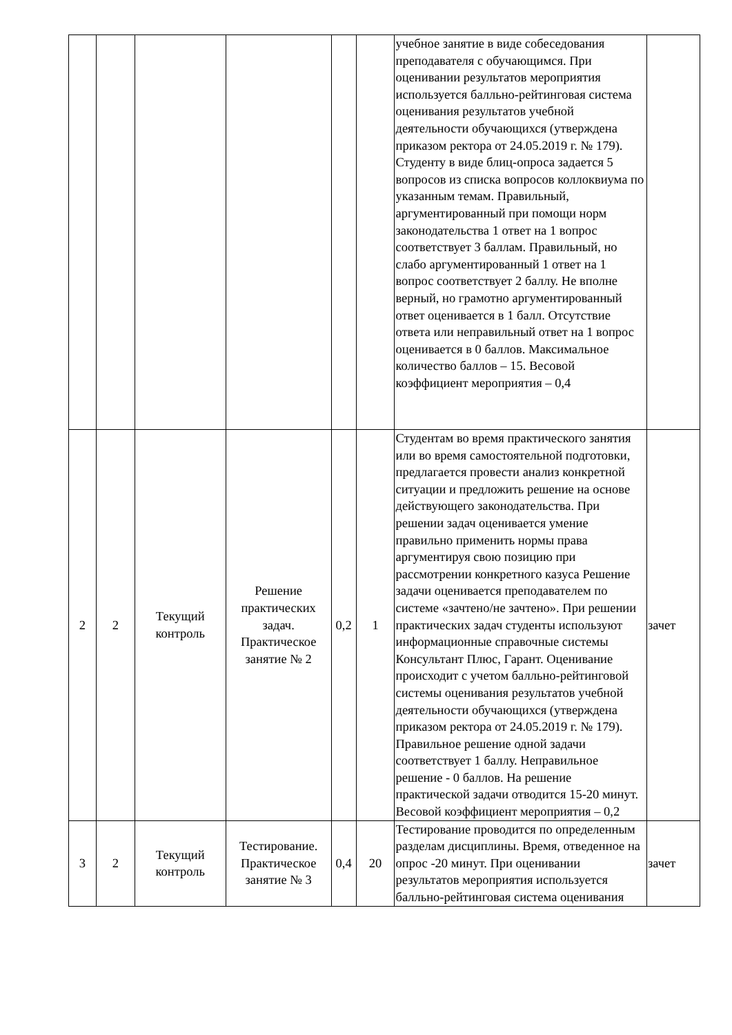| | | | | | | учебное занятие в виде собеседования преподавателя с обучающимся. При оценивании результатов мероприятия используется балльно-рейтинговая система оценивания результатов учебной деятельности обучающихся (утверждена приказом ректора от 24.05.2019 г. № 179). Студенту в виде блиц-опроса задается 5 вопросов из списка вопросов коллоквиума по указанным темам. Правильный, аргументированный при помощи норм законодательства 1 ответ на 1 вопрос соответствует 3 баллам. Правильный, но слабо аргументированный 1 ответ на 1 вопрос соответствует 2 баллу. Не вполне верный, но грамотно аргументированный ответ оценивается в 1 балл. Отсутствие ответа или неправильный ответ на 1 вопрос оценивается в 0 баллов. Максимальное количество баллов – 15. Весовой коэффициент мероприятия – 0,4 | |
| 2 | 2 | Текущий контроль | Решение практических задач. Практическое занятие № 2 | 0,2 | 1 | Студентам во время практического занятия или во время самостоятельной подготовки, предлагается провести анализ конкретной ситуации и предложить решение на основе действующего законодательства. При решении задач оценивается умение правильно применить нормы права аргументируя свою позицию при рассмотрении конкретного казуса Решение задачи оценивается преподавателем по системе «зачтено/не зачтено». При решении практических задач студенты используют информационные справочные системы Консультант Плюс, Гарант. Оценивание происходит с учетом балльно-рейтинговой системы оценивания результатов учебной деятельности обучающихся (утверждена приказом ректора от 24.05.2019 г. № 179). Правильное решение одной задачи соответствует 1 баллу. Неправильное решение - 0 баллов. На решение практической задачи отводится 15-20 минут. Весовой коэффициент мероприятия – 0,2 | зачет |
| 3 | 2 | Текущий контроль | Тестирование. Практическое занятие № 3 | 0,4 | 20 | Тестирование проводится по определенным разделам дисциплины. Время, отведенное на опрос -20 минут. При оценивании результатов мероприятия используется балльно-рейтинговая система оценивания | зачет |